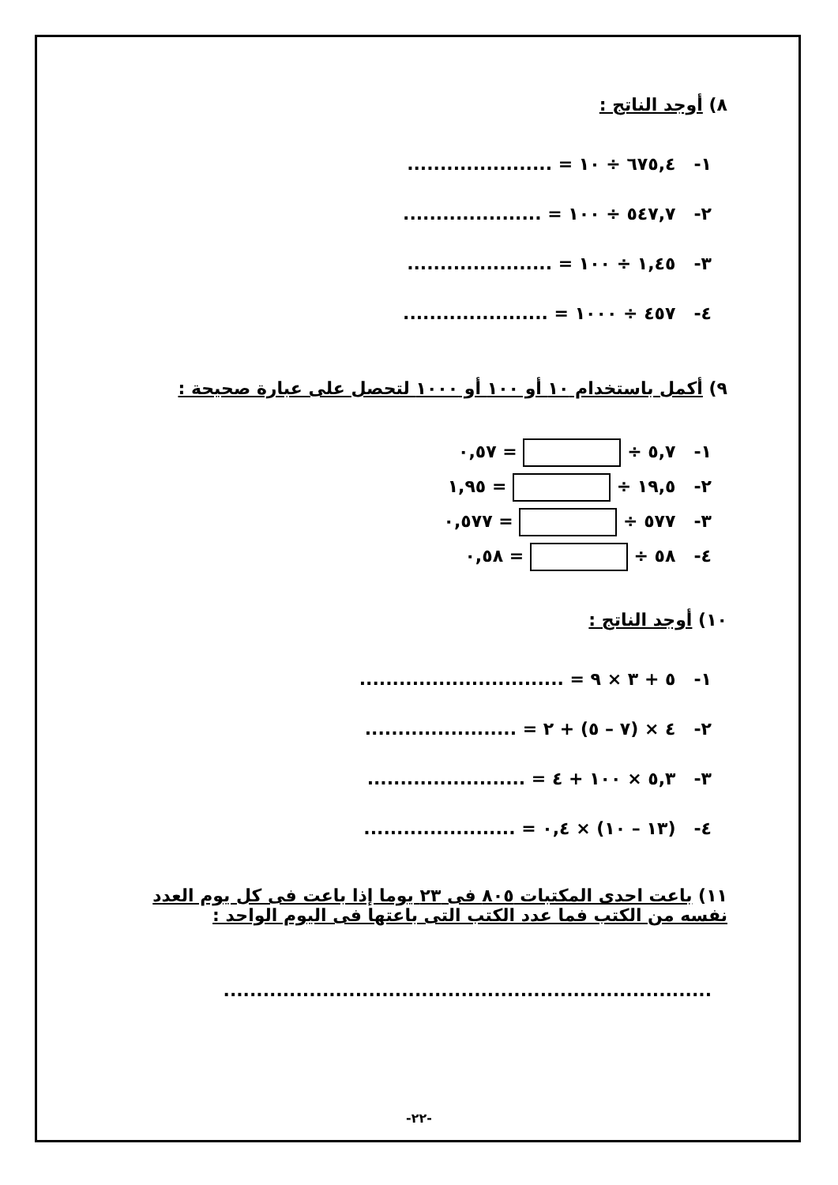٨) أوجد الناتج :
١- ٦٧٥,٤ ÷ ١٠ = ......................
٢- ٥٤٧,٧ ÷ ١٠٠ = .....................
٣- ١,٤٥ ÷ ١٠٠ = ......................
٤- ٤٥٧ ÷ ١٠٠٠ = ......................
٩) أكمل باستخدام ١٠ أو ١٠٠ أو ١٠٠٠ لتحصل على عبارة صحيحة :
١- ٥,٧ ÷ = ٠,٥٧
٢- ١٩,٥ ÷ = ١,٩٥
٣- ٥٧٧ ÷ = ٠,٥٧٧
٤- ٥٨ ÷ = ٠,٥٨
١٠) أوجد الناتج :
١- ٥ + ٣ × ٩ = ...............................
٢- ٤ × (٧ – ٥) + ٢ = .......................
٣- ٥,٣ × ١٠٠ + ٤ = ........................
٤- (١٣ – ١٠) × ٠,٤ = .......................
١١) باعت احدى المكتبات ٨٠٥ فى ٢٣ يوما إذا باعت فى كل يوم العدد نفسه من الكتب فما عدد الكتب التى باعتها فى اليوم الواحد :
..........................................................................
-٢٢-